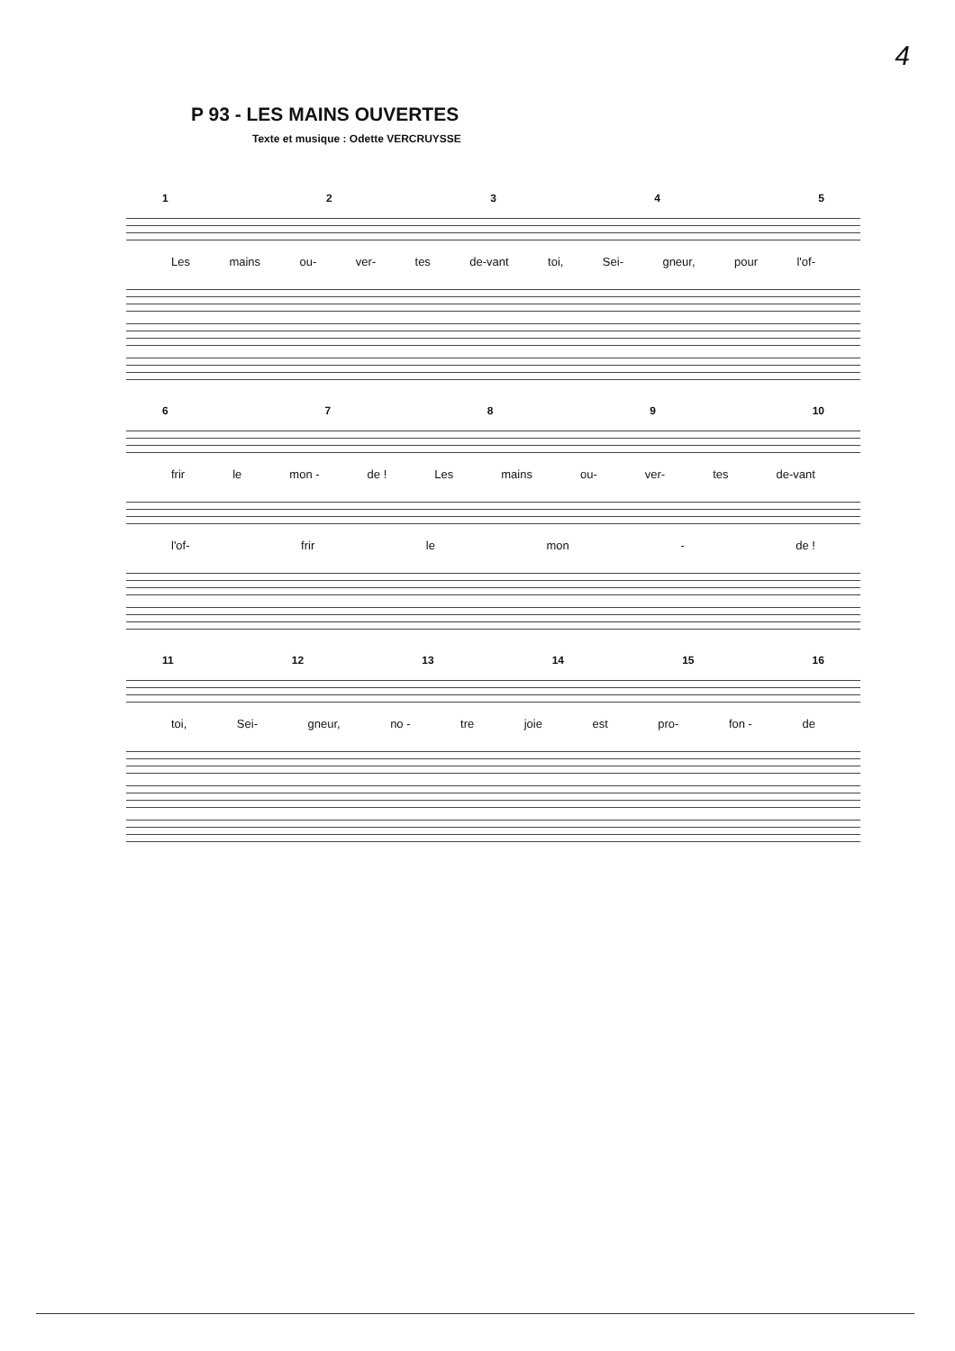4
P 93 - LES MAINS OUVERTES
Texte et musique : Odette VERCRUYSSE
12345
Les mains ou- ver- tes de-vant toi, Sei- gneur, pour l'of-
6789 10
frir le mon - de ! Les mains ou- ver- tes de-vant
l'of- frir le mon - de !
11 12 13 14 15 16
toi, Sei- gneur, no - tre joie est pro- fon - de